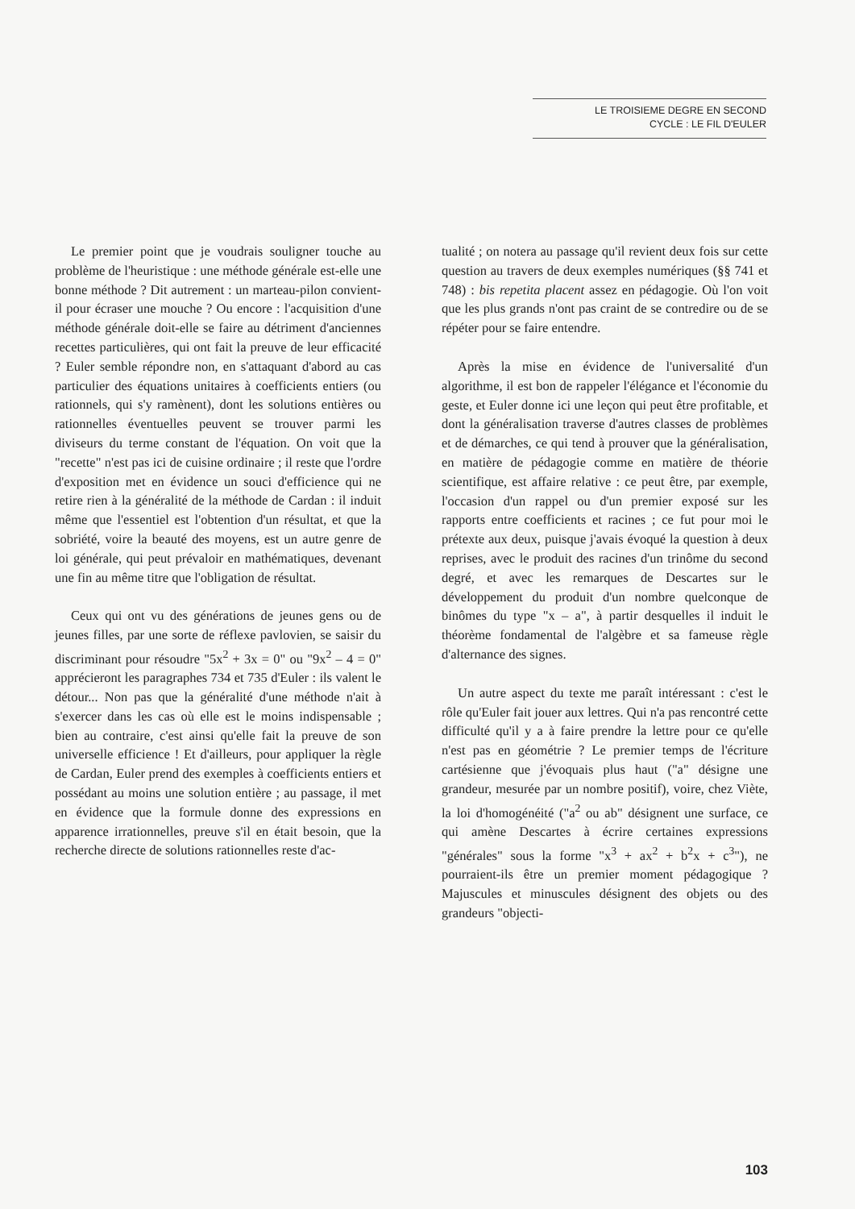LE TROISIEME DEGRE EN SECOND
CYCLE : LE FIL D'EULER
Le premier point que je voudrais souligner touche au problème de l'heuristique : une méthode générale est-elle une bonne méthode ? Dit autrement : un marteau-pilon convient-il pour écraser une mouche ? Ou encore : l'acquisition d'une méthode générale doit-elle se faire au détriment d'anciennes recettes particulières, qui ont fait la preuve de leur efficacité ? Euler semble répondre non, en s'attaquant d'abord au cas particulier des équations unitaires à coefficients entiers (ou rationnels, qui s'y ramènent), dont les solutions entières ou rationnelles éventuelles peuvent se trouver parmi les diviseurs du terme constant de l'équation. On voit que la "recette" n'est pas ici de cuisine ordinaire ; il reste que l'ordre d'exposition met en évidence un souci d'efficience qui ne retire rien à la généralité de la méthode de Cardan : il induit même que l'essentiel est l'obtention d'un résultat, et que la sobriété, voire la beauté des moyens, est un autre genre de loi générale, qui peut prévaloir en mathématiques, devenant une fin au même titre que l'obligation de résultat.
Ceux qui ont vu des générations de jeunes gens ou de jeunes filles, par une sorte de réflexe pavlovien, se saisir du discriminant pour résoudre "5x<sup>2</sup> + 3x = 0" ou "9x<sup>2</sup> – 4 = 0" apprécieront les paragraphes 734 et 735 d'Euler : ils valent le détour... Non pas que la généralité d'une méthode n'ait à s'exercer dans les cas où elle est le moins indispensable ; bien au contraire, c'est ainsi qu'elle fait la preuve de son universelle efficience ! Et d'ailleurs, pour appliquer la règle de Cardan, Euler prend des exemples à coefficients entiers et possédant au moins une solution entière ; au passage, il met en évidence que la formule donne des expressions en apparence irrationnelles, preuve s'il en était besoin, que la recherche directe de solutions rationnelles reste d'ac-
tualité ; on notera au passage qu'il revient deux fois sur cette question au travers de deux exemples numériques (§§ 741 et 748) : bis repetita placent assez en pédagogie. Où l'on voit que les plus grands n'ont pas craint de se contredire ou de se répéter pour se faire entendre.
Après la mise en évidence de l'universalité d'un algorithme, il est bon de rappeler l'élégance et l'économie du geste, et Euler donne ici une leçon qui peut être profitable, et dont la généralisation traverse d'autres classes de problèmes et de démarches, ce qui tend à prouver que la généralisation, en matière de pédagogie comme en matière de théorie scientifique, est affaire relative : ce peut être, par exemple, l'occasion d'un rappel ou d'un premier exposé sur les rapports entre coefficients et racines ; ce fut pour moi le prétexte aux deux, puisque j'avais évoqué la question à deux reprises, avec le produit des racines d'un trinôme du second degré, et avec les remarques de Descartes sur le développement du produit d'un nombre quelconque de binômes du type "x – a", à partir desquelles il induit le théorème fondamental de l'algèbre et sa fameuse règle d'alternance des signes.
Un autre aspect du texte me paraît intéressant : c'est le rôle qu'Euler fait jouer aux lettres. Qui n'a pas rencontré cette difficulté qu'il y a à faire prendre la lettre pour ce qu'elle n'est pas en géométrie ? Le premier temps de l'écriture cartésienne que j'évoquais plus haut ("a" désigne une grandeur, mesurée par un nombre positif), voire, chez Viète, la loi d'homogénéité ("a<sup>2</sup> ou ab" désignent une surface, ce qui amène Descartes à écrire certaines expressions "générales" sous la forme "x<sup>3</sup> + ax<sup>2</sup> + b<sup>2</sup>x + c<sup>3</sup>"), ne pourraient-ils être un premier moment pédagogique ? Majuscules et minuscules désignent des objets ou des grandeurs "objecti-
103